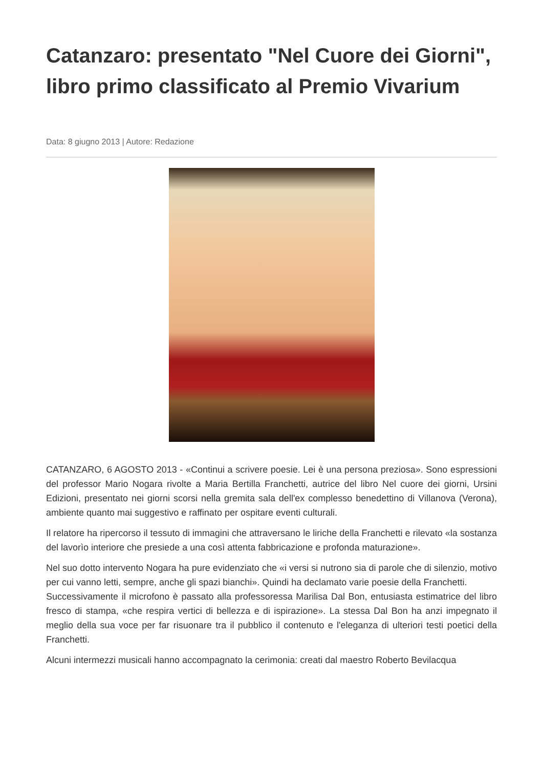Catanzaro: presentato "Nel Cuore dei Giorni", libro primo classificato al Premio Vivarium
Data: 8 giugno 2013 | Autore: Redazione
CATANZARO, 6 AGOSTO 2013 - «Continui a scrivere poesie. Lei è una persona preziosa». Sono espressioni del professor Mario Nogara rivolte a Maria Bertilla Franchetti, autrice del libro Nel cuore dei giorni, Ursini Edizioni, presentato nei giorni scorsi nella gremita sala dell'ex complesso benedettino di Villanova (Verona), ambiente quanto mai suggestivo e raffinato per ospitare eventi culturali.
Il relatore ha ripercorso il tessuto di immagini che attraversano le liriche della Franchetti e rilevato «la sostanza del lavorìo interiore che presiede a una così attenta fabbricazione e profonda maturazione».
Nel suo dotto intervento Nogara ha pure evidenziato che «i versi si nutrono sia di parole che di silenzio, motivo per cui vanno letti, sempre, anche gli spazi bianchi». Quindi ha declamato varie poesie della Franchetti.
Successivamente il microfono è passato alla professoressa Marilisa Dal Bon, entusiasta estimatrice del libro fresco di stampa, «che respira vertici di bellezza e di ispirazione». La stessa Dal Bon ha anzi impegnato il meglio della sua voce per far risuonare tra il pubblico il contenuto e l'eleganza di ulteriori testi poetici della Franchetti.
Alcuni intermezzi musicali hanno accompagnato la cerimonia: creati dal maestro Roberto Bevilacqua